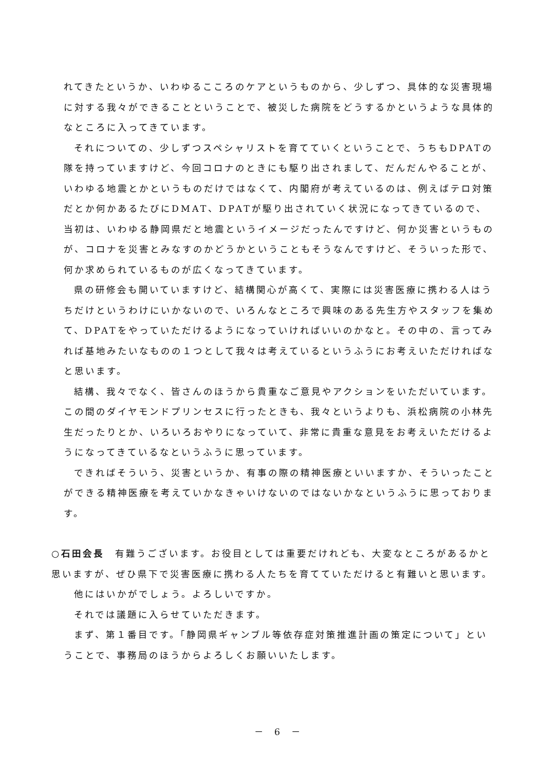れてきたというか、いわゆるこころのケアというものから、少しずつ、具体的な災害現場に対する我々ができることということで、被災した病院をどうするかというような具体的なところに入ってきています。
それについての、少しずつスペシャリストを育てていくということで、うちもDPATの隊を持っていますけど、今回コロナのときにも駆り出されまして、だんだんやることが、いわゆる地震とかというものだけではなくて、内閣府が考えているのは、例えばテロ対策だとか何かあるたびにDMAT、DPATが駆り出されていく状況になってきているので、当初は、いわゆる静岡県だと地震というイメージだったんですけど、何か災害というものが、コロナを災害とみなすのかどうかということもそうなんですけど、そういった形で、何か求められているものが広くなってきています。
県の研修会も開いていますけど、結構関心が高くて、実際には災害医療に携わる人はうちだけというわけにいかないので、いろんなところで興味のある先生方やスタッフを集めて、DPATをやっていただけるようになっていければいいのかなと。その中の、言ってみれば基地みたいなものの１つとして我々は考えているというふうにお考えいただければなと思います。
結構、我々でなく、皆さんのほうから貴重なご意見やアクションをいただいています。この間のダイヤモンドプリンセスに行ったときも、我々というよりも、浜松病院の小林先生だったりとか、いろいろおやりになっていて、非常に貴重な意見をお考えいただけるようになってきているなというふうに思っています。
できればそういう、災害というか、有事の際の精神医療といいますか、そういったことができる精神医療を考えていかなきゃいけないのではないかなというふうに思っております。
○石田会長　有難うございます。お役目としては重要だけれども、大変なところがあるかと思いますが、ぜひ県下で災害医療に携わる人たちを育てていただけると有難いと思います。
他にはいかがでしょう。よろしいですか。
それでは議題に入らせていただきます。
まず、第１番目です。「静岡県ギャンブル等依存症対策推進計画の策定について」ということで、事務局のほうからよろしくお願いいたします。
－ 6 －